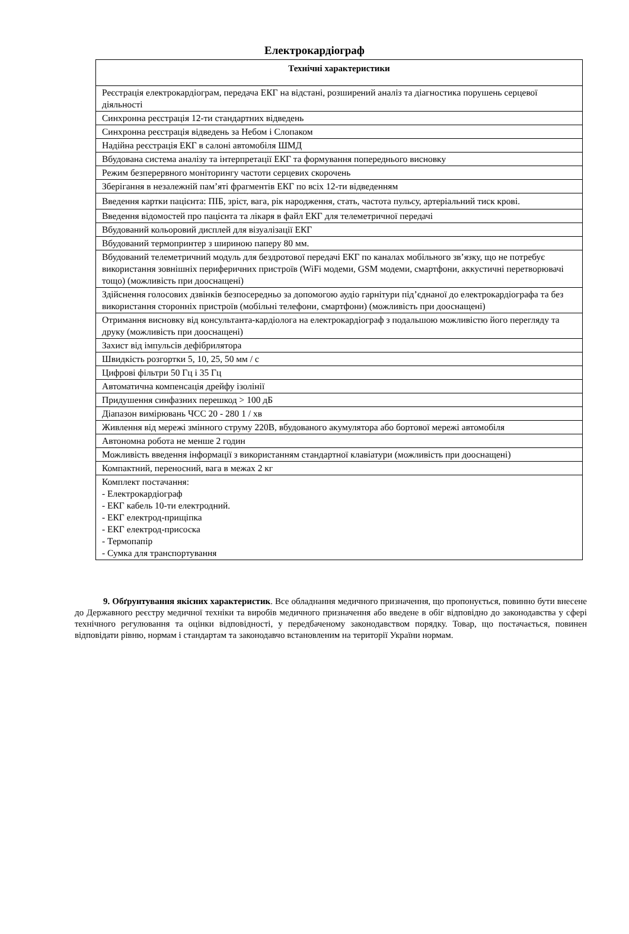Електрокардіограф
| Технічні характеристики |
| --- |
| Реєстрація електрокардіограм, передача ЕКГ на відстані, розширений аналіз та діагностика порушень серцевої діяльності |
| Синхронна реєстрація 12-ти стандартних відведень |
| Синхронна реєстрація відведень за Небом і Слопаком |
| Надійна реєстрація ЕКГ в салоні автомобіля ШМД |
| Вбудована система аналізу та інтерпретації ЕКГ та формування попереднього висновку |
| Режим безперервного моніторингу частоти серцевих скорочень |
| Зберігання в незалежній пам’яті фрагментів ЕКГ по всіх 12-ти відведенням |
| Введення картки пацієнта: ПІБ, зріст, вага, рік народження, стать, частота пульсу, артеріальний тиск крові. |
| Введення відомостей про пацієнта та лікаря в файл ЕКГ для телеметричної передачі |
| Вбудований кольоровий дисплей для візуалізації ЕКГ |
| Вбудований термопринтер з шириною паперу 80 мм. |
| Вбудований телеметричний модуль для бездротової передачі ЕКГ по каналах мобільного зв’язку, що не потребує використання зовнішніх периферичних пристроїв (WiFi модеми, GSM модеми, смартфони, аккустичні перетворювачі тощо) (можливість при дооснащені) |
| Здійснення голосових дзвінків безпосередньо за допомогою аудіо гарнітури під’єднаної до електрокардіографа та без використання сторонніх пристроїв (мобільні телефони, смартфони) (можливість при дооснащені) |
| Отримання висновку від консультанта-кардіолога на електрокардіограф з подальшою можливістю його перегляду та друку (можливість при дооснащені) |
| Захист від імпульсів дефібрилятора |
| Швидкість розгортки 5, 10, 25, 50 мм / с |
| Цифрові фільтри 50 Гц і 35 Гц |
| Автоматична компенсація дрейфу ізолінії |
| Придушення синфазних перешкод > 100 дБ |
| Діапазон вимірювань ЧСС 20 - 280 1 / хв |
| Живлення від мережі змінного струму 220В, вбудованого акумулятора або бортової мережі автомобіля |
| Автономна робота не менше 2 годин |
| Можливість введення інформації з використанням стандартної клавіатури (можливість при дооснащені) |
| Компактний, переносний, вага в межах 2 кг |
| Комплект постачання: - Електрокардіограф - ЕКГ кабель 10-ти електродний. - ЕКГ електрод-прищіпка - ЕКГ електрод-присоска - Термопапір - Сумка для транспортування |
9. Обґрунтування якісних характеристик. Все обладнання медичного призначення, що пропонується, повинно бути внесене до Державного реєстру медичної техніки та виробів медичного призначення або введене в обіг відповідно до законодавства у сфері технічного регулювання та оцінки відповідності, у передбаченому законодавством порядку. Товар, що постачається, повинен відповідати рівню, нормам і стандартам та законодавчо встановленим на території України нормам.